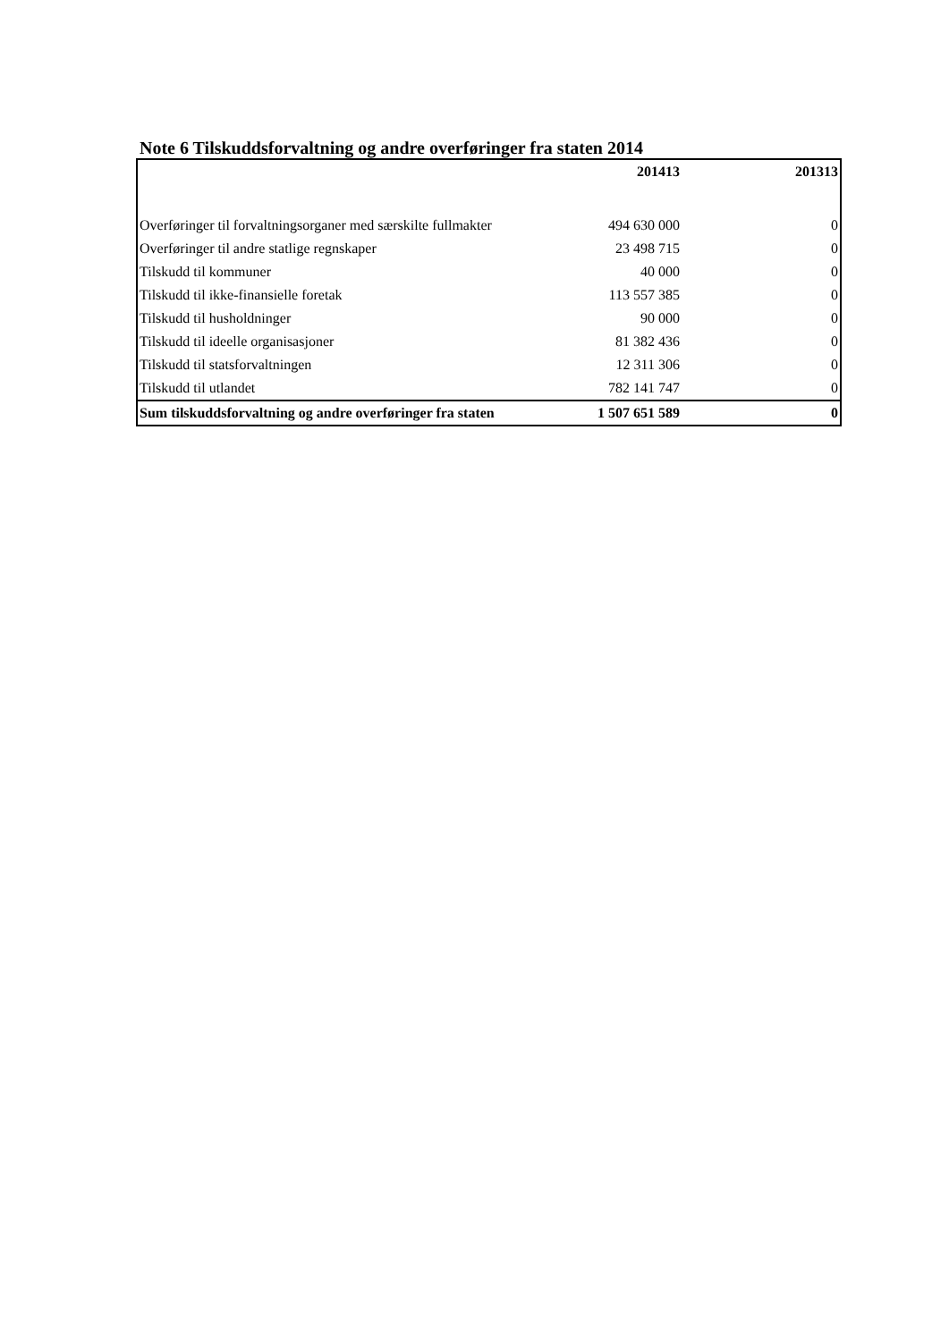Note 6 Tilskuddsforvaltning og andre overføringer fra staten 2014
| | 201413 | 201313 |
| --- | --- | --- |
| Overføringer til forvaltningsorganer med særskilte fullmakter | 494 630 000 | 0 |
| Overføringer til andre statlige regnskaper | 23 498 715 | 0 |
| Tilskudd til kommuner | 40 000 | 0 |
| Tilskudd til ikke-finansielle foretak | 113 557 385 | 0 |
| Tilskudd til husholdninger | 90 000 | 0 |
| Tilskudd til ideelle organisasjoner | 81 382 436 | 0 |
| Tilskudd til statsforvaltningen | 12 311 306 | 0 |
| Tilskudd til utlandet | 782 141 747 | 0 |
| Sum tilskuddsforvaltning og andre overføringer fra staten | 1 507 651 589 | 0 |